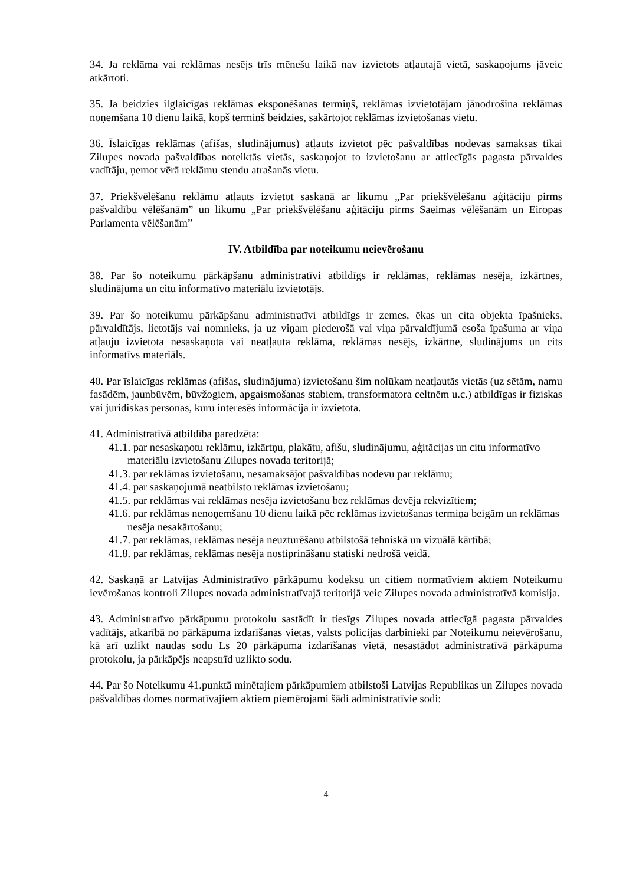34. Ja reklāma vai reklāmas nesējs trīs mēnešu laikā nav izvietots atļautajā vietā, saskaņojums jāveic atkārtoti.
35. Ja beidzies ilglaicīgas reklāmas eksponēšanas termiņš, reklāmas izvietotājam jānodrošina reklāmas noņemšana 10 dienu laikā, kopš termiņš beidzies, sakārtojot reklāmas izvietošanas vietu.
36. Īslaicīgas reklāmas (afišas, sludinājumus) atļauts izvietot pēc pašvaldības nodevas samaksas tikai Zilupes novada pašvaldības noteiktās vietās, saskaņojot to izvietošanu ar attiecīgās pagasta pārvaldes vadītāju, ņemot vērā reklāmu stendu atrašanās vietu.
37. Priekšvēlēšanu reklāmu atļauts izvietot saskaņā ar likumu „Par priekšvēlēšanu aģitāciju pirms pašvaldību vēlēšanām” un likumu „Par priekšvēlēšanu aģitāciju pirms Saeimas vēlēšanām un Eiropas Parlamenta vēlēšanām”
IV. Atbildība par noteikumu neievērošanu
38. Par šo noteikumu pārkāpšanu administratīvi atbildīgs ir reklāmas, reklāmas nesēja, izkārtnes, sludinājuma un citu informatīvo materiālu izvietotājs.
39. Par šo noteikumu pārkāpšanu administratīvi atbildīgs ir zemes, ēkas un cita objekta īpašnieks, pārvaldītājs, lietotājs vai nomnieks, ja uz viņam piederošā vai viņa pārvaldījumā esoša īpašuma ar viņa atļauju izvietota nesaskaņota vai neatļauta reklāma, reklāmas nesējs, izkārtne, sludinājums un cits informatīvs materiāls.
40. Par īslaicīgas reklāmas (afišas, sludinājuma) izvietošanu šim nolūkam neatļautās vietās (uz sētām, namu fasādēm, jaunbūvēm, būvžogiem, apgaismošanas stabiem, transformatora celtnēm u.c.) atbildīgas ir fiziskas vai juridiskas personas, kuru interesēs informācija ir izvietota.
41. Administratīvā atbildība paredzēta:
41.1. par nesaskaņotu reklāmu, izkārtņu, plakātu, afišu, sludinājumu, aģitācijas un citu informatīvo materiālu izvietošanu Zilupes novada teritorijā;
41.3. par reklāmas izvietošanu, nesamaksājot pašvaldības nodevu par reklāmu;
41.4. par saskaņojumā neatbilsto reklāmas izvietošanu;
41.5. par reklāmas vai reklāmas nesēja izvietošanu bez reklāmas devēja rekvizītiem;
41.6. par reklāmas nenoņemšanu 10 dienu laikā pēc reklāmas izvietošanas termiņa beigām un reklāmas nesēja nesakārtošanu;
41.7. par reklāmas, reklāmas nesēja neuzturēšanu atbilstošā tehniskā un vizuālā kārtībā;
41.8. par reklāmas, reklāmas nesēja nostiprināšanu statiski nedrošā veidā.
42. Saskaņā ar Latvijas Administratīvo pārkāpumu kodeksu un citiem normatīviem aktiem Noteikumu ievērošanas kontroli Zilupes novada administratīvajā teritorijā veic Zilupes novada administratīvā komisija.
43. Administratīvo pārkāpumu protokolu sastādīt ir tiesīgs Zilupes novada attiecīgā pagasta pārvaldes vadītājs, atkarībā no pārkāpuma izdarīšanas vietas, valsts policijas darbinieki par Noteikumu neievērošanu, kā arī uzlikt naudas sodu Ls 20 pārkāpuma izdarīšanas vietā, nesastādot administratīvā pārkāpuma protokolu, ja pārkāpējs neapstrīd uzlikto sodu.
44. Par šo Noteikumu 41.punktā minētajiem pārkāpumiem atbilstoši Latvijas Republikas un Zilupes novada pašvaldības domes normatīvajiem aktiem piemērojami šādi administratīvie sodi:
4